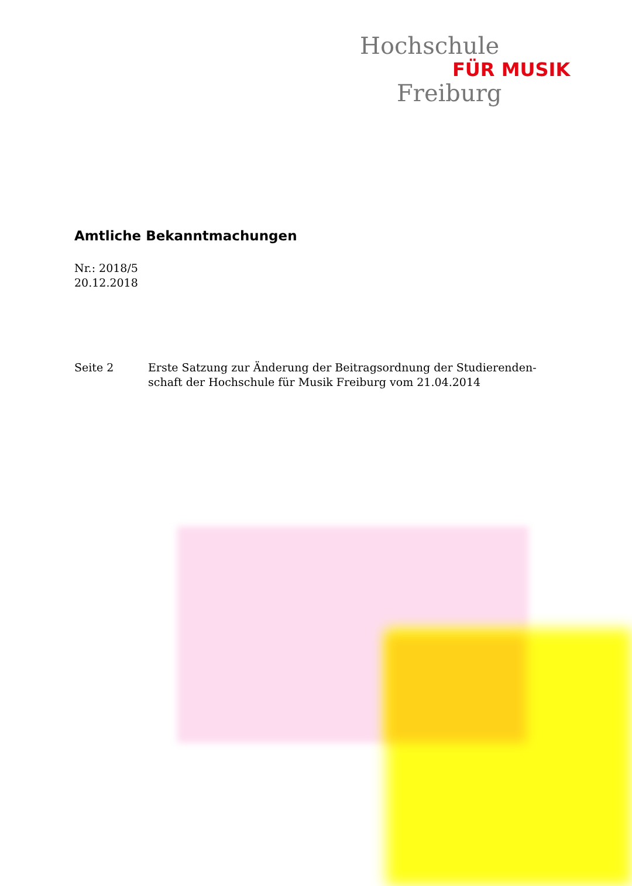Hochschule
FÜR MUSIK
Freiburg
Amtliche Bekanntmachungen
Nr.: 2018/5
20.12.2018
Seite 2 Erste Satzung zur Änderung der Beitragsordnung der Studierenden-
schaft der Hochschule für Musik Freiburg vom 21.04.2014